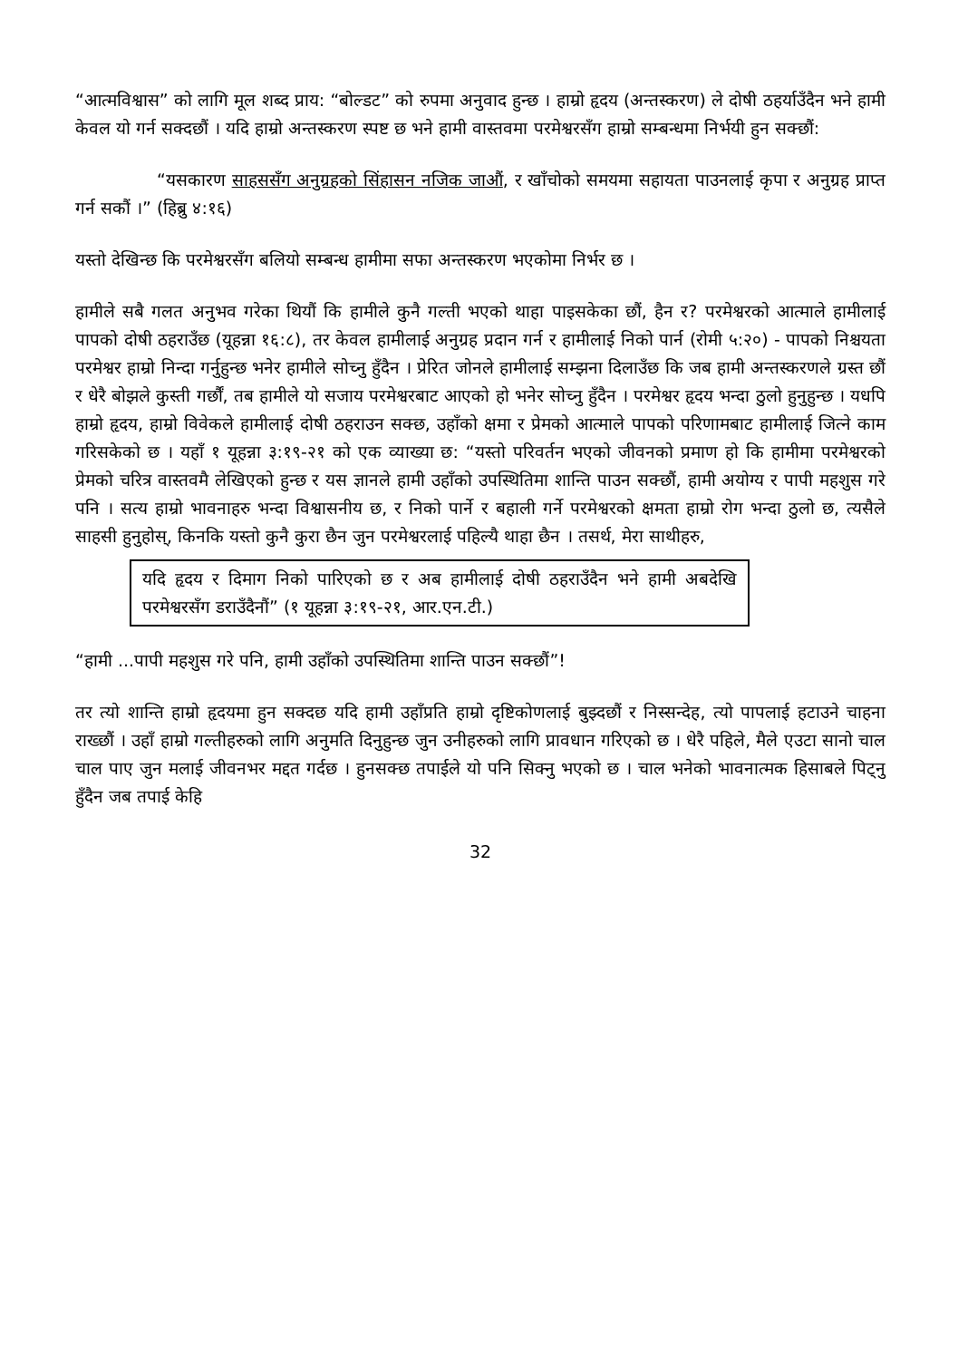“आत्मविश्वास” को लागि मूल शब्द प्राय: “बोल्डट” को रुपमा अनुवाद हुन्छ । हाम्रो हृदय (अन्तस्करण) ले दोषी ठहर्याउँदैन भने हामी केवल यो गर्न सक्दछौं । यदि हाम्रो अन्तस्करण स्पष्ट छ भने हामी वास्तवमा परमेश्वरसँग हाम्रो सम्बन्धमा निर्भयी हुन सक्छौं:
“यसकारण साहससँग अनुग्रहको सिंहासन नजिक जाऔं, र खाँचोको समयमा सहायता पाउनलाई कृपा र अनुग्रह प्राप्त गर्न सकौं ।” (हिब्रु ४:१६)
यस्तो देखिन्छ कि परमेश्वरसँग बलियो सम्बन्ध हामीमा सफा अन्तस्करण भएकोमा निर्भर छ ।
हामीले सबै गलत अनुभव गरेका थियौं कि हामीले कुनै गल्ती भएको थाहा पाइसकेका छौं, हैन र? परमेश्वरको आत्माले हामीलाई पापको दोषी ठहराउँछ (यूहन्ना १६:८), तर केवल हामीलाई अनुग्रह प्रदान गर्न र हामीलाई निको पार्न (रोमी ५:२०) - पापको निश्चयता परमेश्वर हाम्रो निन्दा गर्नुहुन्छ भनेर हामीले सोच्नु हुँदैन । प्रेरित जोनले हामीलाई सम्झना दिलाउँछ कि जब हामी अन्तस्करणले ग्रस्त छौं र धेरै बोझले कुस्ती गर्छौं, तब हामीले यो सजाय परमेश्वरबाट आएको हो भनेर सोच्नु हुँदैन । परमेश्वर हृदय भन्दा ठुलो हुनुहुन्छ । यधपि हाम्रो हृदय, हाम्रो विवेकले हामीलाई दोषी ठहराउन सक्छ, उहाँको क्षमा र प्रेमको आत्माले पापको परिणामबाट हामीलाई जित्ने काम गरिसकेको छ । यहाँ १ यूहन्ना ३:१९-२१ को एक व्याख्या छ: “यस्तो परिवर्तन भएको जीवनको प्रमाण हो कि हामीमा परमेश्वरको प्रेमको चरित्र वास्तवमै लेखिएको हुन्छ र यस ज्ञानले हामी उहाँको उपस्थितिमा शान्ति पाउन सक्छौं, हामी अयोग्य र पापी महशुस गरे पनि । सत्य हाम्रो भावनाहरु भन्दा विश्वासनीय छ, र निको पार्ने र बहाली गर्ने परमेश्वरको क्षमता हाम्रो रोग भन्दा ठुलो छ, त्यसैले साहसी हुनुहोस्, किनकि यस्तो कुनै कुरा छैन जुन परमेश्वरलाई पहिल्यै थाहा छैन । तसर्थ, मेरा साथीहरु,
यदि हृदय र दिमाग निको पारिएको छ र अब हामीलाई दोषी ठहराउँदैन भने हामी अबदेखि परमेश्वरसँग डराउँदैनौं” (१ यूहन्ना ३:१९-२१, आर.एन.टी.)
“हामी ...पापी महशुस गरे पनि, हामी उहाँको उपस्थितिमा शान्ति पाउन सक्छौं”!
तर त्यो शान्ति हाम्रो हृदयमा हुन सक्दछ यदि हामी उहाँप्रति हाम्रो दृष्टिकोणलाई बुझ्दछौं र निस्सन्देह, त्यो पापलाई हटाउने चाहना राख्छौं । उहाँ हाम्रो गल्तीहरुको लागि अनुमति दिनुहुन्छ जुन उनीहरुको लागि प्रावधान गरिएको छ । धेरै पहिले, मैले एउटा सानो चाल चाल पाए जुन मलाई जीवनभर मद्दत गर्दछ । हुनसक्छ तपाईले यो पनि सिक्नु भएको छ । चाल भनेको भावनात्मक हिसाबले पिट्नु हुँदैन जब तपाई केहि
32